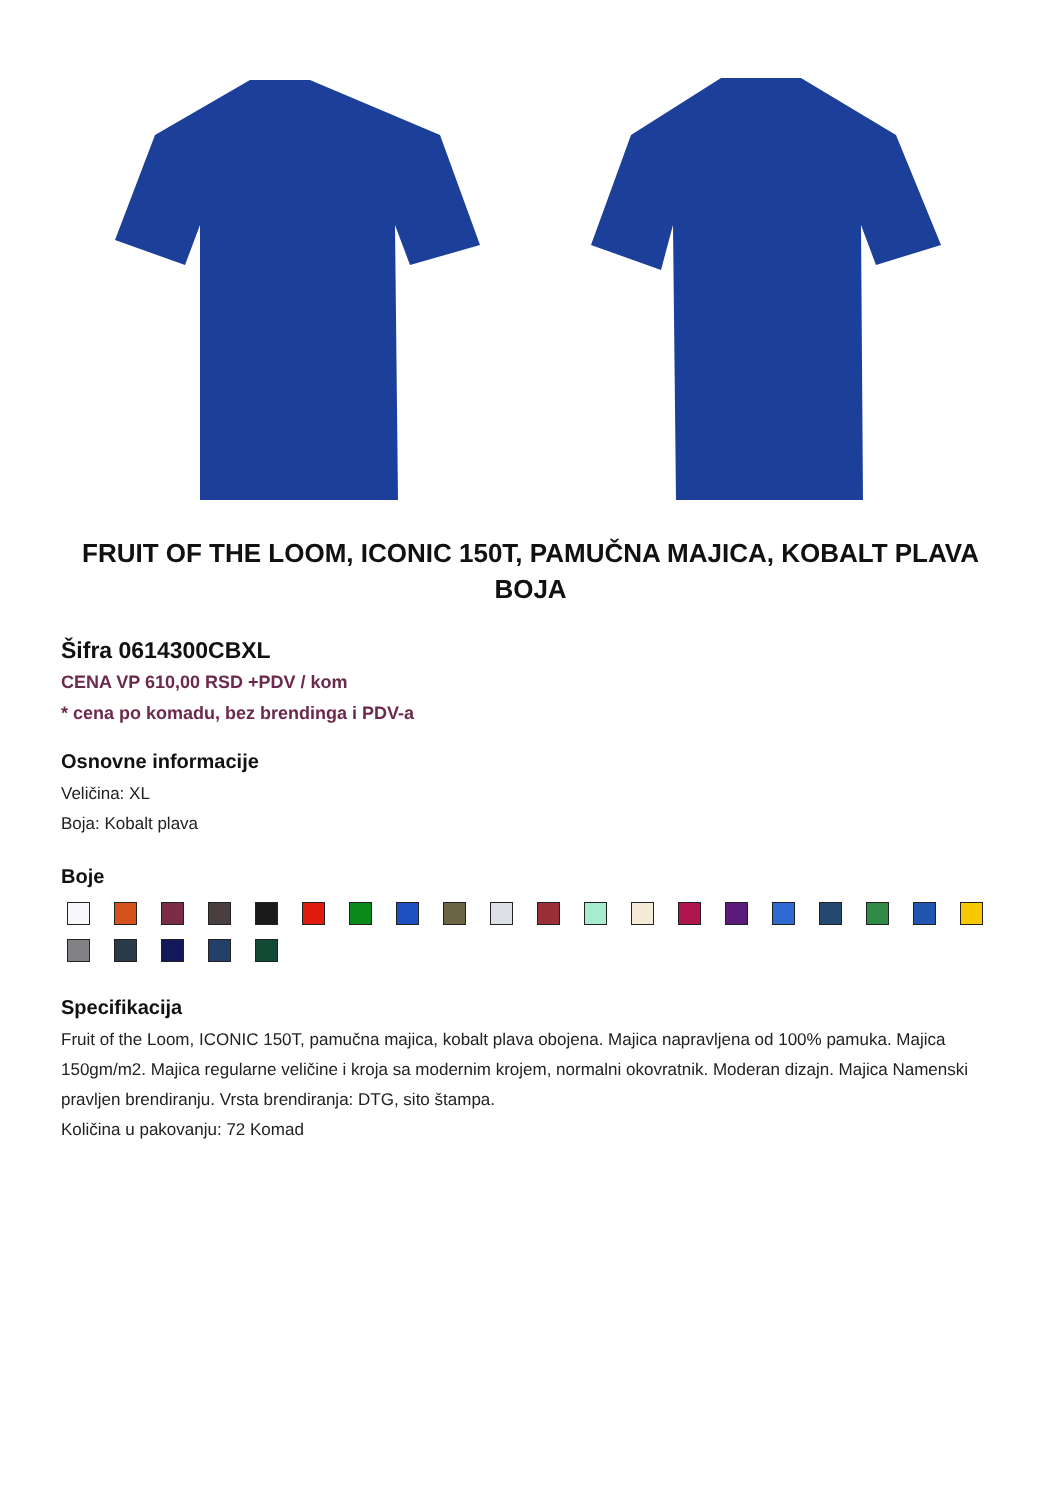FRUIT OF THE LOOM, ICONIC 150T, PAMUČNA MAJICA, KOBALT PLAVA BOJA
Šifra 0614300CBXL
CENA VP 610,00 RSD +PDV / kom
* cena po komadu, bez brendinga i PDV-a
Osnovne informacije
Veličina: XL
Boja: Kobalt plava
Boje
Specifikacija
Fruit of the Loom, ICONIC 150T, pamučna majica, kobalt plava obojena. Majica napravljena od 100% pamuka. Majica 150gm/m2. Majica regularne veličine i kroja sa modernim krojem, normalni okovratnik. Moderan dizajn. Majica Namenski pravljen brendiranju. Vrsta brendiranja: DTG, sito štampa.
Količina u pakovanju: 72 Komad